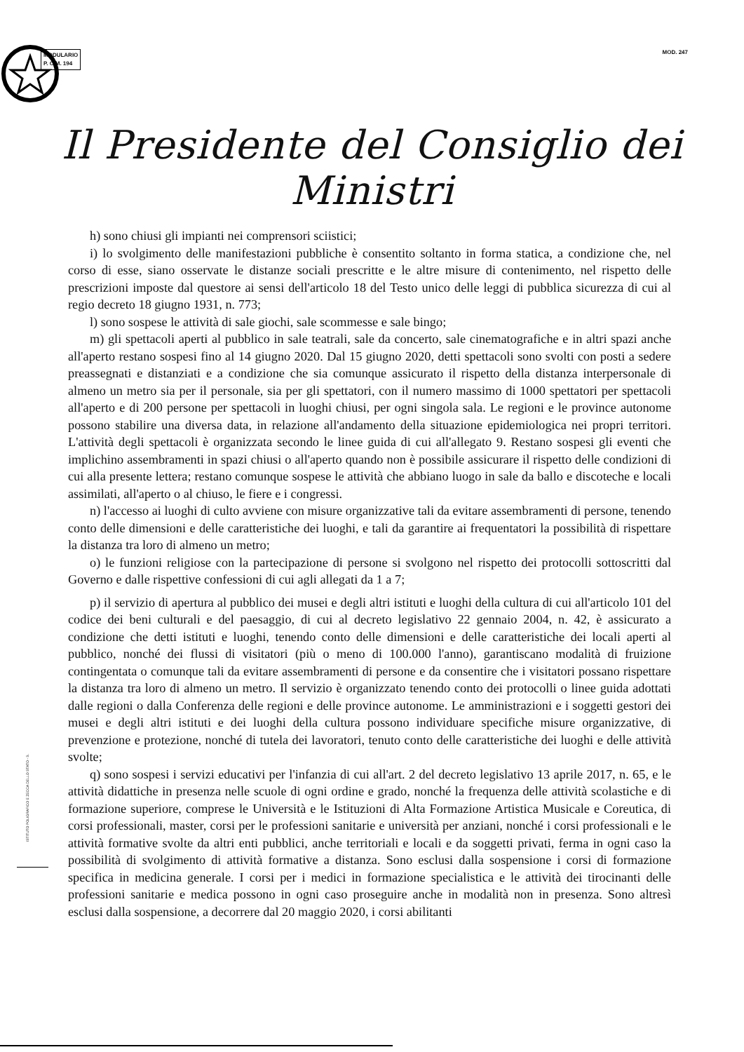MODULARIO
P. C.M. 194
MOD. 247
Il Presidente del Consiglio dei Ministri
h) sono chiusi gli impianti nei comprensori sciistici;
i) lo svolgimento delle manifestazioni pubbliche è consentito soltanto in forma statica, a condizione che, nel corso di esse, siano osservate le distanze sociali prescritte e le altre misure di contenimento, nel rispetto delle prescrizioni imposte dal questore ai sensi dell'articolo 18 del Testo unico delle leggi di pubblica sicurezza di cui al regio decreto 18 giugno 1931, n. 773;
l) sono sospese le attività di sale giochi, sale scommesse e sale bingo;
m) gli spettacoli aperti al pubblico in sale teatrali, sale da concerto, sale cinematografiche e in altri spazi anche all'aperto restano sospesi fino al 14 giugno 2020. Dal 15 giugno 2020, detti spettacoli sono svolti con posti a sedere preassegnati e distanziati e a condizione che sia comunque assicurato il rispetto della distanza interpersonale di almeno un metro sia per il personale, sia per gli spettatori, con il numero massimo di 1000 spettatori per spettacoli all'aperto e di 200 persone per spettacoli in luoghi chiusi, per ogni singola sala. Le regioni e le province autonome possono stabilire una diversa data, in relazione all'andamento della situazione epidemiologica nei propri territori. L'attività degli spettacoli è organizzata secondo le linee guida di cui all'allegato 9. Restano sospesi gli eventi che implichino assembramenti in spazi chiusi o all'aperto quando non è possibile assicurare il rispetto delle condizioni di cui alla presente lettera; restano comunque sospese le attività che abbiano luogo in sale da ballo e discoteche e locali assimilati, all'aperto o al chiuso, le fiere e i congressi.
n) l'accesso ai luoghi di culto avviene con misure organizzative tali da evitare assembramenti di persone, tenendo conto delle dimensioni e delle caratteristiche dei luoghi, e tali da garantire ai frequentatori la possibilità di rispettare la distanza tra loro di almeno un metro;
o) le funzioni religiose con la partecipazione di persone si svolgono nel rispetto dei protocolli sottoscritti dal Governo e dalle rispettive confessioni di cui agli allegati da 1 a 7;
p) il servizio di apertura al pubblico dei musei e degli altri istituti e luoghi della cultura di cui all'articolo 101 del codice dei beni culturali e del paesaggio, di cui al decreto legislativo 22 gennaio 2004, n. 42, è assicurato a condizione che detti istituti e luoghi, tenendo conto delle dimensioni e delle caratteristiche dei locali aperti al pubblico, nonché dei flussi di visitatori (più o meno di 100.000 l'anno), garantiscano modalità di fruizione contingentata o comunque tali da evitare assembramenti di persone e da consentire che i visitatori possano rispettare la distanza tra loro di almeno un metro. Il servizio è organizzato tenendo conto dei protocolli o linee guida adottati dalle regioni o dalla Conferenza delle regioni e delle province autonome. Le amministrazioni e i soggetti gestori dei musei e degli altri istituti e dei luoghi della cultura possono individuare specifiche misure organizzative, di prevenzione e protezione, nonché di tutela dei lavoratori, tenuto conto delle caratteristiche dei luoghi e delle attività svolte;
q) sono sospesi i servizi educativi per l'infanzia di cui all'art. 2 del decreto legislativo 13 aprile 2017, n. 65, e le attività didattiche in presenza nelle scuole di ogni ordine e grado, nonché la frequenza delle attività scolastiche e di formazione superiore, comprese le Università e le Istituzioni di Alta Formazione Artistica Musicale e Coreutica, di corsi professionali, master, corsi per le professioni sanitarie e università per anziani, nonché i corsi professionali e le attività formative svolte da altri enti pubblici, anche territoriali e locali e da soggetti privati, ferma in ogni caso la possibilità di svolgimento di attività formative a distanza. Sono esclusi dalla sospensione i corsi di formazione specifica in medicina generale. I corsi per i medici in formazione specialistica e le attività dei tirocinanti delle professioni sanitarie e medica possono in ogni caso proseguire anche in modalità non in presenza. Sono altresì esclusi dalla sospensione, a decorrere dal 20 maggio 2020, i corsi abilitanti
ISTITUTO POLIGRAFICO E ZECCA DELLO STATO - S.